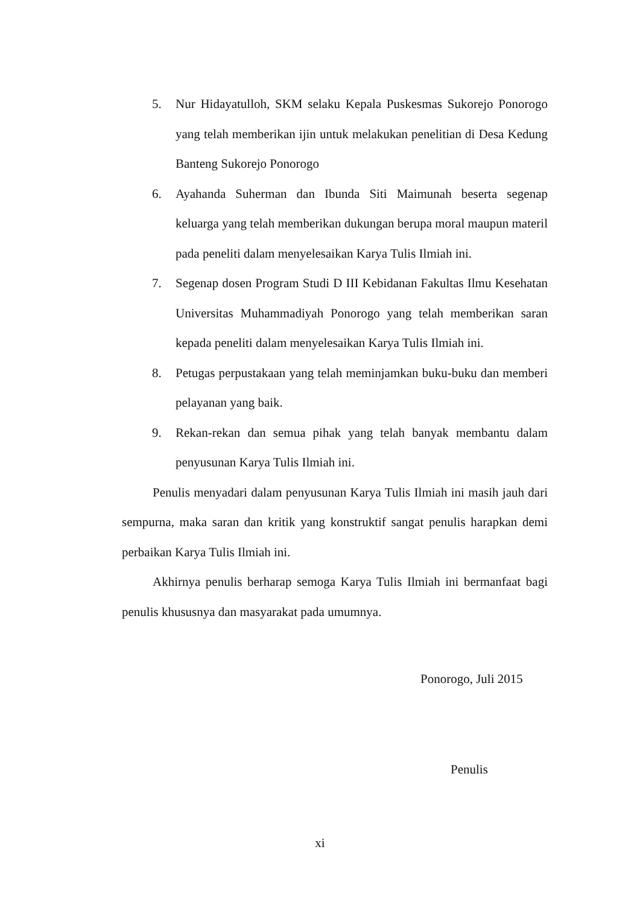5. Nur Hidayatulloh, SKM selaku Kepala Puskesmas Sukorejo Ponorogo yang telah memberikan ijin untuk melakukan penelitian di Desa Kedung Banteng Sukorejo Ponorogo
6. Ayahanda Suherman dan Ibunda Siti Maimunah beserta segenap keluarga yang telah memberikan dukungan berupa moral maupun materil pada peneliti dalam menyelesaikan Karya Tulis Ilmiah ini.
7. Segenap dosen Program Studi D III Kebidanan Fakultas Ilmu Kesehatan Universitas Muhammadiyah Ponorogo yang telah memberikan saran kepada peneliti dalam menyelesaikan Karya Tulis Ilmiah ini.
8. Petugas perpustakaan yang telah meminjamkan buku-buku dan memberi pelayanan yang baik.
9. Rekan-rekan dan semua pihak yang telah banyak membantu dalam penyusunan Karya Tulis Ilmiah ini.
Penulis menyadari dalam penyusunan Karya Tulis Ilmiah ini masih jauh dari sempurna, maka saran dan kritik yang konstruktif sangat penulis harapkan demi perbaikan Karya Tulis Ilmiah ini.
Akhirnya penulis berharap semoga Karya Tulis Ilmiah ini bermanfaat bagi penulis khususnya dan masyarakat pada umumnya.
Ponorogo, Juli 2015
Penulis
xi